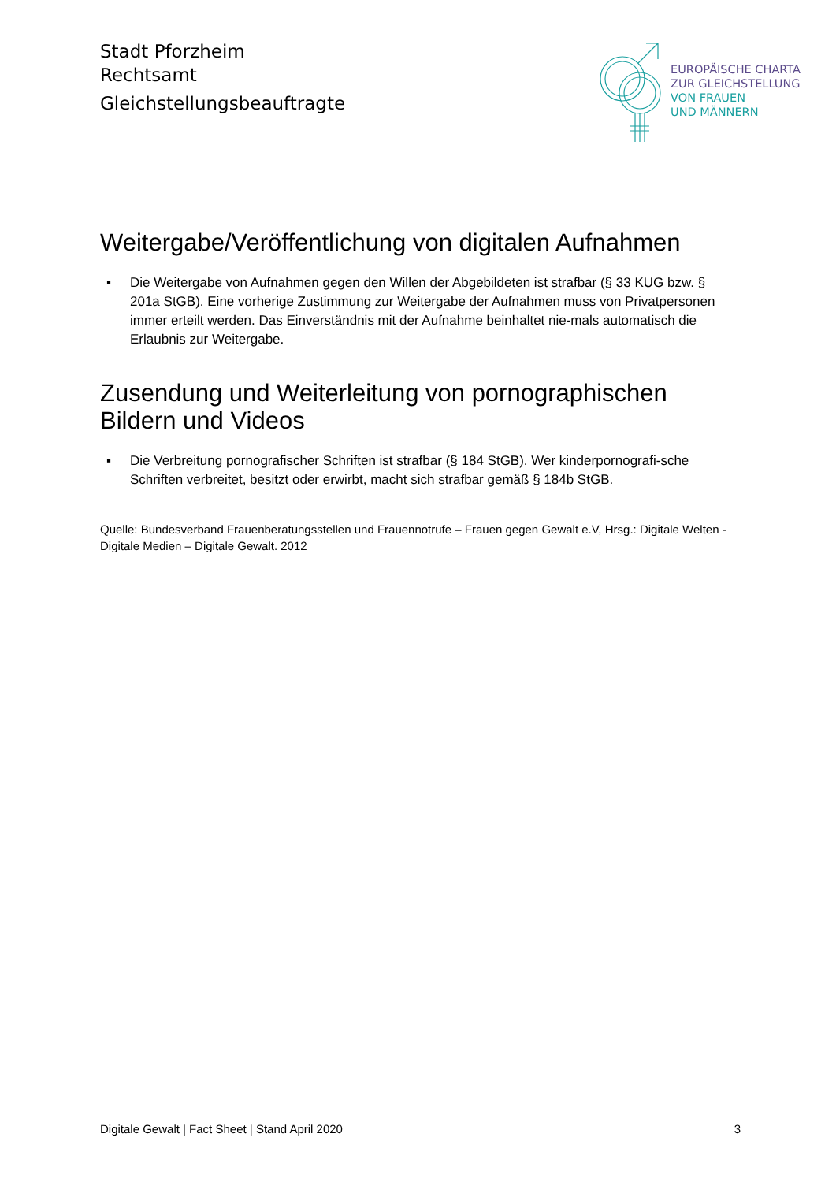Stadt Pforzheim
Rechtsamt
Gleichstellungsbeauftragte
EUROPÄISCHE CHARTA
ZUR GLEICHSTELLUNG
VON FRAUEN
UND MÄNNERN
Weitergabe/Veröffentlichung von digitalen Aufnahmen
▪ Die Weitergabe von Aufnahmen gegen den Willen der Abgebildeten ist strafbar (§ 33 KUG bzw. § 201a StGB). Eine vorherige Zustimmung zur Weitergabe der Aufnahmen muss von Privatpersonen immer erteilt werden. Das Einverständnis mit der Aufnahme beinhaltet nie-mals automatisch die Erlaubnis zur Weitergabe.
Zusendung und Weiterleitung von pornographischen Bildern und Videos
▪ Die Verbreitung pornografischer Schriften ist strafbar (§ 184 StGB). Wer kinderpornografi-sche Schriften verbreitet, besitzt oder erwirbt, macht sich strafbar gemäß § 184b StGB.
Quelle: Bundesverband Frauenberatungsstellen und Frauennotrufe – Frauen gegen Gewalt e.V, Hrsg.: Digitale Welten - Digitale Medien – Digitale Gewalt. 2012
Digitale Gewalt | Fact Sheet | Stand April 2020 3